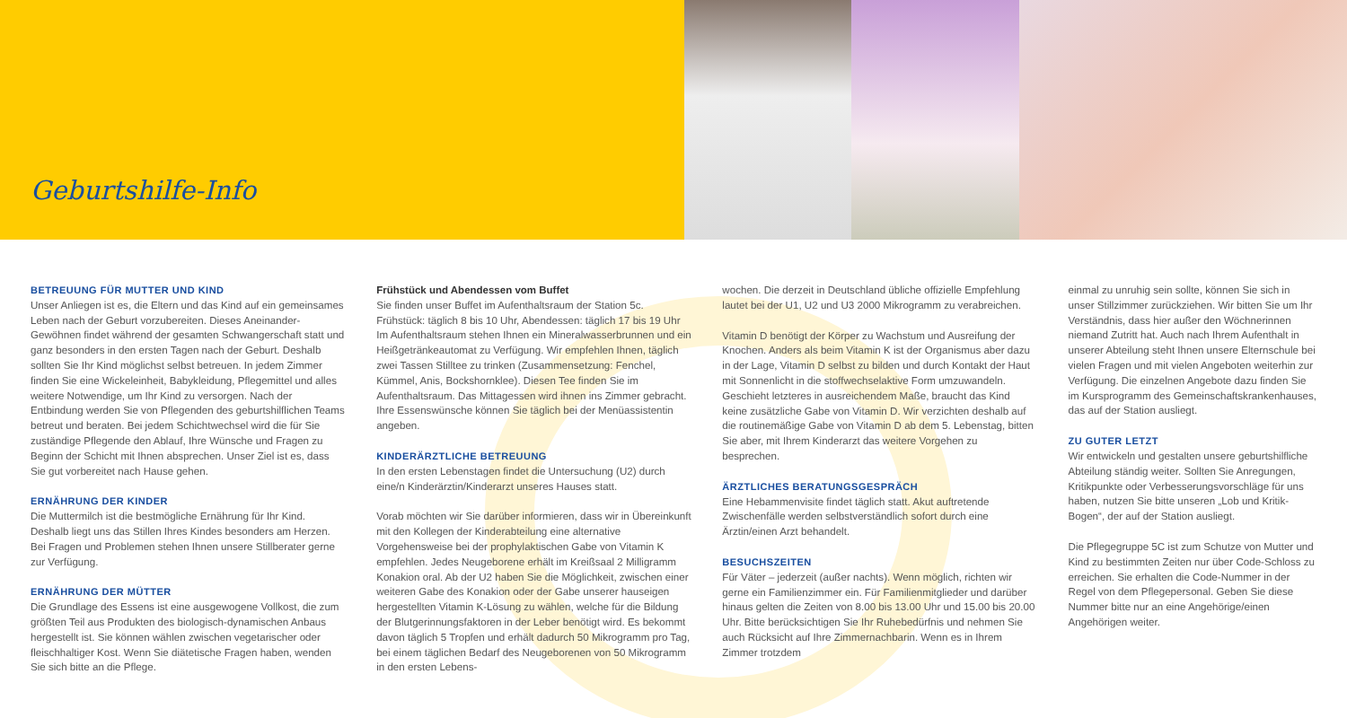Geburtshilfe-Info
BETREUUNG FÜR MUTTER UND KIND
Unser Anliegen ist es, die Eltern und das Kind auf ein gemeinsames Leben nach der Geburt vorzubereiten. Dieses Aneinander-Gewöhnen findet während der gesamten Schwangerschaft statt und ganz besonders in den ersten Tagen nach der Geburt. Deshalb sollten Sie Ihr Kind möglichst selbst betreuen. In jedem Zimmer finden Sie eine Wickeleinheit, Babykleidung, Pflegemittel und alles weitere Notwendige, um Ihr Kind zu versorgen. Nach der Entbindung werden Sie von Pflegenden des geburtshilflichen Teams betreut und beraten. Bei jedem Schichtwechsel wird die für Sie zuständige Pflegende den Ablauf, Ihre Wünsche und Fragen zu Beginn der Schicht mit Ihnen absprechen. Unser Ziel ist es, dass Sie gut vorbereitet nach Hause gehen.
ERNÄHRUNG DER KINDER
Die Muttermilch ist die bestmögliche Ernährung für Ihr Kind. Deshalb liegt uns das Stillen Ihres Kindes besonders am Herzen. Bei Fragen und Problemen stehen Ihnen unsere Stillberater gerne zur Verfügung.
ERNÄHRUNG DER MÜTTER
Die Grundlage des Essens ist eine ausgewogene Vollkost, die zum größten Teil aus Produkten des biologisch-dynamischen Anbaus hergestellt ist. Sie können wählen zwischen vegetarischer oder fleischhaltiger Kost. Wenn Sie diätetische Fragen haben, wenden Sie sich bitte an die Pflege.
Frühstück und Abendessen vom Buffet
Sie finden unser Buffet im Aufenthaltsraum der Station 5c. Frühstück: täglich 8 bis 10 Uhr, Abendessen: täglich 17 bis 19 Uhr Im Aufenthaltsraum stehen Ihnen ein Mineralwasserbrunnen und ein Heißgetränkeautomat zu Verfügung. Wir empfehlen Ihnen, täglich zwei Tassen Stilltee zu trinken (Zusammensetzung: Fenchel, Kümmel, Anis, Bockshornklee). Diesen Tee finden Sie im Aufenthaltsraum. Das Mittagessen wird ihnen ins Zimmer gebracht. Ihre Essenswünsche können Sie täglich bei der Menüassistentin angeben.
KINDERÄRZTLICHE BETREUUNG
In den ersten Lebenstagen findet die Untersuchung (U2) durch eine/n Kinderärztin/Kinderarzt unseres Hauses statt.
Vorab möchten wir Sie darüber informieren, dass wir in Übereinkunft mit den Kollegen der Kinderabteilung eine alternative Vorgehensweise bei der prophylaktischen Gabe von Vitamin K empfehlen. Jedes Neugeborene erhält im Kreißsaal 2 Milligramm Konakion oral. Ab der U2 haben Sie die Möglichkeit, zwischen einer weiteren Gabe des Konakion oder der Gabe unserer hauseigen hergestellten Vitamin K-Lösung zu wählen, welche für die Bildung der Blutgerinnungsfaktoren in der Leber benötigt wird. Es bekommt davon täglich 5 Tropfen und erhält dadurch 50 Mikrogramm pro Tag, bei einem täglichen Bedarf des Neugeborenen von 50 Mikrogramm in den ersten Lebens-
wochen. Die derzeit in Deutschland übliche offizielle Empfehlung lautet bei der U1, U2 und U3 2000 Mikrogramm zu verabreichen.
Vitamin D benötigt der Körper zu Wachstum und Ausreifung der Knochen. Anders als beim Vitamin K ist der Organismus aber dazu in der Lage, Vitamin D selbst zu bilden und durch Kontakt der Haut mit Sonnenlicht in die stoffwechselaktive Form umzuwandeln. Geschieht letzteres in ausreichendem Maße, braucht das Kind keine zusätzliche Gabe von Vitamin D. Wir verzichten deshalb auf die routinemäßige Gabe von Vitamin D ab dem 5. Lebenstag, bitten Sie aber, mit Ihrem Kinderarzt das weitere Vorgehen zu besprechen.
ÄRZTLICHES BERATUNGSGESPRÄCH
Eine Hebammenvisite findet täglich statt. Akut auftretende Zwischenfälle werden selbstverständlich sofort durch eine Ärztin/einen Arzt behandelt.
BESUCHSZEITEN
Für Väter – jederzeit (außer nachts). Wenn möglich, richten wir gerne ein Familienzimmer ein. Für Familienmitglieder und darüber hinaus gelten die Zeiten von 8.00 bis 13.00 Uhr und 15.00 bis 20.00 Uhr. Bitte berücksichtigen Sie Ihr Ruhebedürfnis und nehmen Sie auch Rücksicht auf Ihre Zimmernachbarin. Wenn es in Ihrem Zimmer trotzdem
einmal zu unruhig sein sollte, können Sie sich in unser Stillzimmer zurückziehen. Wir bitten Sie um Ihr Verständnis, dass hier außer den Wöchnerinnen niemand Zutritt hat. Auch nach Ihrem Aufenthalt in unserer Abteilung steht Ihnen unsere Elternschule bei vielen Fragen und mit vielen Angeboten weiterhin zur Verfügung. Die einzelnen Angebote dazu finden Sie im Kursprogramm des Gemeinschaftskrankenhauses, das auf der Station ausliegt.
ZU GUTER LETZT
Wir entwickeln und gestalten unsere geburtshilfliche Abteilung ständig weiter. Sollten Sie Anregungen, Kritikpunkte oder Verbesserungsvorschläge für uns haben, nutzen Sie bitte unseren „Lob und Kritik-Bogen“, der auf der Station ausliegt.
Die Pflegegruppe 5C ist zum Schutze von Mutter und Kind zu bestimmten Zeiten nur über Code-Schloss zu erreichen. Sie erhalten die Code-Nummer in der Regel von dem Pflegepersonal. Geben Sie diese Nummer bitte nur an eine Angehörige/einen Angehörigen weiter.